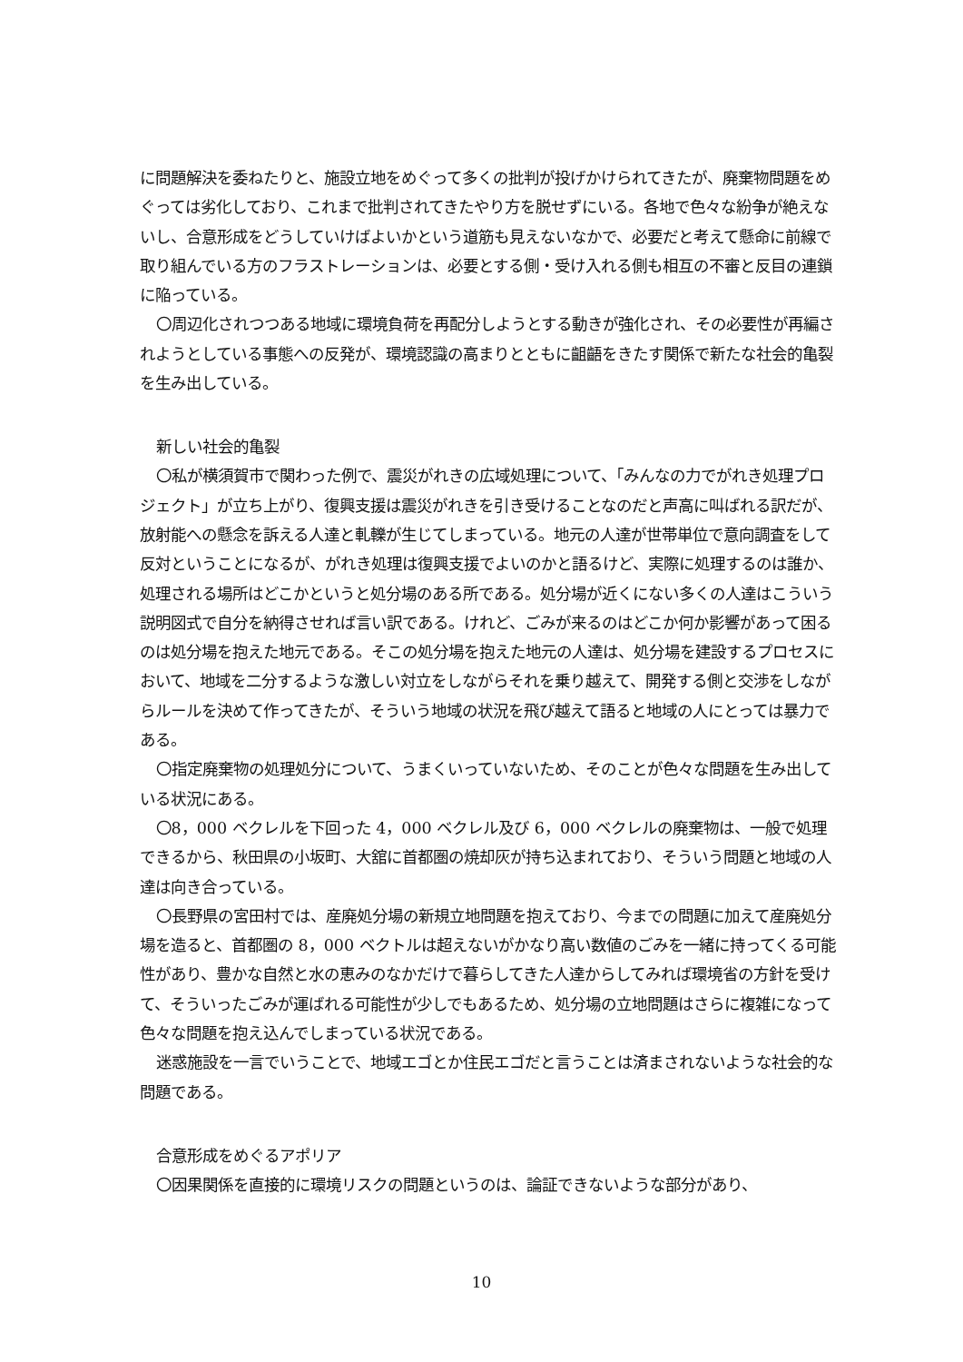に問題解決を委ねたりと、施設立地をめぐって多くの批判が投げかけられてきたが、廃棄物問題をめぐっては劣化しており、これまで批判されてきたやり方を脱せずにいる。各地で色々な紛争が絶えないし、合意形成をどうしていけばよいかという道筋も見えないなかで、必要だと考えて懸命に前線で取り組んでいる方のフラストレーションは、必要とする側・受け入れる側も相互の不審と反目の連鎖に陥っている。
〇周辺化されつつある地域に環境負荷を再配分しようとする動きが強化され、その必要性が再編されようとしている事態への反発が、環境認識の高まりとともに齟齬をきたす関係で新たな社会的亀裂を生み出している。
新しい社会的亀裂
〇私が横須賀市で関わった例で、震災がれきの広域処理について、「みんなの力でがれき処理プロジェクト」が立ち上がり、復興支援は震災がれきを引き受けることなのだと声高に叫ばれる訳だが、放射能への懸念を訴える人達と軋轢が生じてしまっている。地元の人達が世帯単位で意向調査をして反対ということになるが、がれき処理は復興支援でよいのかと語るけど、実際に処理するのは誰か、処理される場所はどこかというと処分場のある所である。処分場が近くにない多くの人達はこういう説明図式で自分を納得させれば言い訳である。けれど、ごみが来るのはどこか何か影響があって困るのは処分場を抱えた地元である。そこの処分場を抱えた地元の人達は、処分場を建設するプロセスにおいて、地域を二分するような激しい対立をしながらそれを乗り越えて、開発する側と交渉をしながらルールを決めて作ってきたが、そういう地域の状況を飛び越えて語ると地域の人にとっては暴力である。
〇指定廃棄物の処理処分について、うまくいっていないため、そのことが色々な問題を生み出している状況にある。
〇8，000 ベクレルを下回った 4，000 ベクレル及び 6，000 ベクレルの廃棄物は、一般で処理できるから、秋田県の小坂町、大舘に首都圏の焼却灰が持ち込まれており、そういう問題と地域の人達は向き合っている。
〇長野県の宮田村では、産廃処分場の新規立地問題を抱えており、今までの問題に加えて産廃処分場を造ると、首都圏の 8，000 ベクトルは超えないがかなり高い数値のごみを一緒に持ってくる可能性があり、豊かな自然と水の恵みのなかだけで暮らしてきた人達からしてみれば環境省の方針を受けて、そういったごみが運ばれる可能性が少しでもあるため、処分場の立地問題はさらに複雑になって色々な問題を抱え込んでしまっている状況である。
迷惑施設を一言でいうことで、地域エゴとか住民エゴだと言うことは済まされないような社会的な問題である。
合意形成をめぐるアポリア
〇因果関係を直接的に環境リスクの問題というのは、論証できないような部分があり、
10